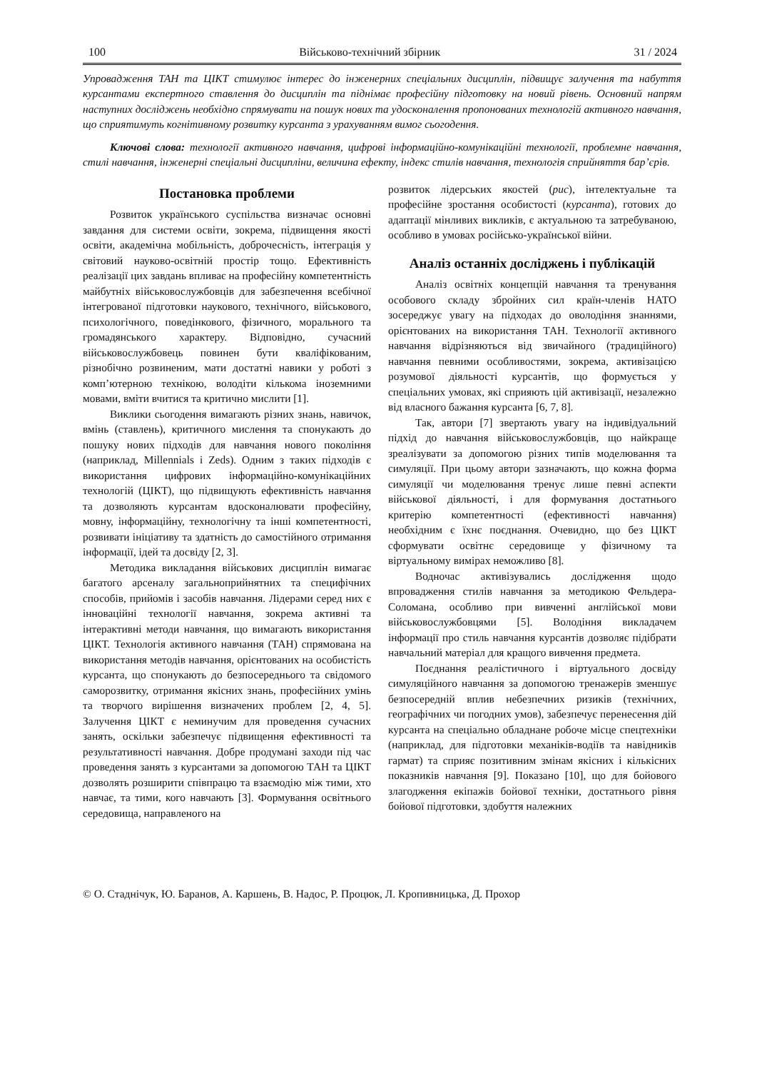100 Військово-технічний збірник 31 / 2024
Упровадження ТАН та ЦІКТ стимулює інтерес до інженерних спеціальних дисциплін, підвищує залучення та набуття курсантами експертного ставлення до дисциплін та піднімає професійну підготовку на новий рівень. Основний напрям наступних досліджень необхідно спрямувати на пошук нових та удосконалення пропонованих технологій активного навчання, що сприятимуть когнітивному розвитку курсанта з урахуванням вимог сьогодення.
Ключові слова: технології активного навчання, цифрові інформаційно-комунікаційні технології, проблемне навчання, стилі навчання, інженерні спеціальні дисципліни, величина ефекту, індекс стилів навчання, технологія сприйняття бар’єрів.
Постановка проблеми
Розвиток українського суспільства визначає основні завдання для системи освіти, зокрема, підвищення якості освіти, академічна мобільність, доброчесність, інтеграція у світовий науково-освітній простір тощо. Ефективність реалізації цих завдань впливає на професійну компетентність майбутніх військовослужбовців для забезпечення всебічної інтегрованої підготовки наукового, технічного, військового, психологічного, поведінкового, фізичного, морального та громадянського характеру. Відповідно, сучасний військовослужбовець повинен бути кваліфікованим, різнобічно розвиненим, мати достатні навики у роботі з комп’ютерною технікою, володіти кількома іноземними мовами, вміти вчитися та критично мислити [1].
Виклики сьогодення вимагають різних знань, навичок, вмінь (ставлень), критичного мислення та спонукають до пошуку нових підходів для навчання нового покоління (наприклад, Millennials і Zeds). Одним з таких підходів є використання цифрових інформаційно-комунікаційних технологій (ЦІКТ), що підвищують ефективність навчання та дозволяють курсантам вдосконалювати професійну, мовну, інформаційну, технологічну та інші компетентності, розвивати ініціативу та здатність до самостійного отримання інформації, ідей та досвіду [2, 3].
Методика викладання військових дисциплін вимагає багатого арсеналу загальноприйнятних та специфічних способів, прийомів і засобів навчання. Лідерами серед них є інноваційні технології навчання, зокрема активні та інтерактивні методи навчання, що вимагають використання ЦІКТ. Технологія активного навчання (ТАН) спрямована на використання методів навчання, орієнтованих на особистість курсанта, що спонукають до безпосереднього та свідомого саморозвитку, отримання якісних знань, професійних умінь та творчого вирішення визначених проблем [2, 4, 5]. Залучення ЦІКТ є неминучим для проведення сучасних занять, оскільки забезпечує підвищення ефективності та результативності навчання. Добре продумані заходи під час проведення занять з курсантами за допомогою ТАН та ЦІКТ дозволять розширити співпрацю та взаємодію між тими, хто навчає, та тими, кого навчають [3]. Формування освітнього середовища, направленого на
розвиток лідерських якостей (рис), інтелектуальне та професійне зростання особистості (курсанта), готових до адаптації мінливих викликів, є актуальною та затребуваною, особливо в умовах російсько-української війни.
Аналіз останніх досліджень і публікацій
Аналіз освітніх концепцій навчання та тренування особового складу збройних сил країн-членів НАТО зосереджує увагу на підходах до оволодіння знаннями, орієнтованих на використання ТАН. Технології активного навчання відрізняються від звичайного (традиційного) навчання певними особливостями, зокрема, активізацією розумової діяльності курсантів, що формується у спеціальних умовах, які сприяють цій активізації, незалежно від власного бажання курсанта [6, 7, 8].
Так, автори [7] звертають увагу на індивідуальний підхід до навчання військовослужбовців, що найкраще зреалізувати за допомогою різних типів моделювання та симуляції. При цьому автори зазначають, що кожна форма симуляції чи моделювання тренує лише певні аспекти військової діяльності, і для формування достатнього критерію компетентності (ефективності навчання) необхідним є їхнє поєднання. Очевидно, що без ЦІКТ сформувати освітнє середовище у фізичному та віртуальному вимірах неможливо [8].
Водночас активізувались дослідження щодо впровадження стилів навчання за методикою Фельдера-Соломана, особливо при вивченні англійської мови військовослужбовцями [5]. Володіння викладачем інформації про стиль навчання курсантів дозволяє підібрати навчальний матеріал для кращого вивчення предмета.
Поєднання реалістичного і віртуального досвіду симуляційного навчання за допомогою тренажерів зменшує безпосередній вплив небезпечних ризиків (технічних, географічних чи погодних умов), забезпечує перенесення дій курсанта на спеціально обладнане робоче місце спецтехніки (наприклад, для підготовки механіків-водіїв та навідників гармат) та сприяє позитивним змінам якісних і кількісних показників навчання [9]. Показано [10], що для бойового злагодження екіпажів бойової техніки, достатнього рівня бойової підготовки, здобуття належних
© О. Стаднічук, Ю. Баранов, А. Каршень, В. Надос, Р. Процюк, Л. Кропивницька, Д. Прохор